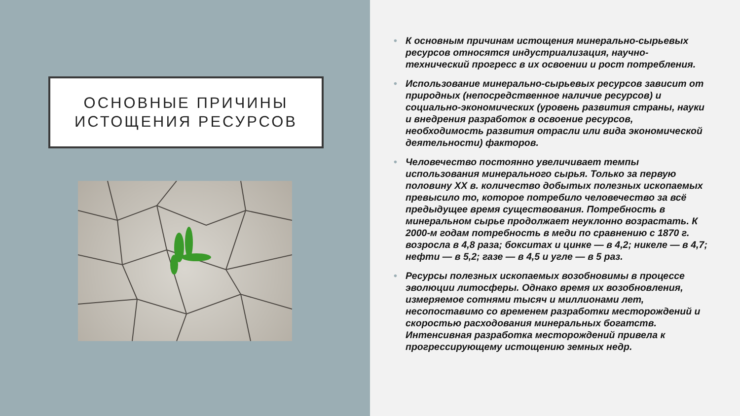ОСНОВНЫЕ ПРИЧИНЫ
ИСТОЩЕНИЯ РЕСУРСОВ
• К основным причинам истощения минерально-сырьевых ресурсов относятся индустриализация, научно-технический прогресс в их освоении и рост потребления.
• Использование минерально-сырьевых ресурсов зависит от природных (непосредственное наличие ресурсов) и социально-экономических (уровень развития страны, науки и внедрения разработок в освоение ресурсов, необходимость развития отрасли или вида экономической деятельности) факторов.
• Человечество постоянно увеличивает темпы использования минерального сырья. Только за первую половину XX в. количество добытых полезных ископаемых превысило то, которое потребило человечество за всё предыдущее время существования. Потребность в минеральном сырье продолжает неуклонно возрастать. К 2000-м годам потребность в меди по сравнению с 1870 г. возросла в 4,8 раза; бокситах и цинке — в 4,2; никеле — в 4,7; нефти — в 5,2; газе — в 4,5 и угле — в 5 раз.
• Ресурсы полезных ископаемых возобновимы в процессе эволюции литосферы. Однако время их возобновления, измеряемое сотнями тысяч и миллионами лет, несопоставимо со временем разработки месторождений и скоростью расходования минеральных богатств. Интенсивная разработка месторождений привела к прогрессирующему истощению земных недр.